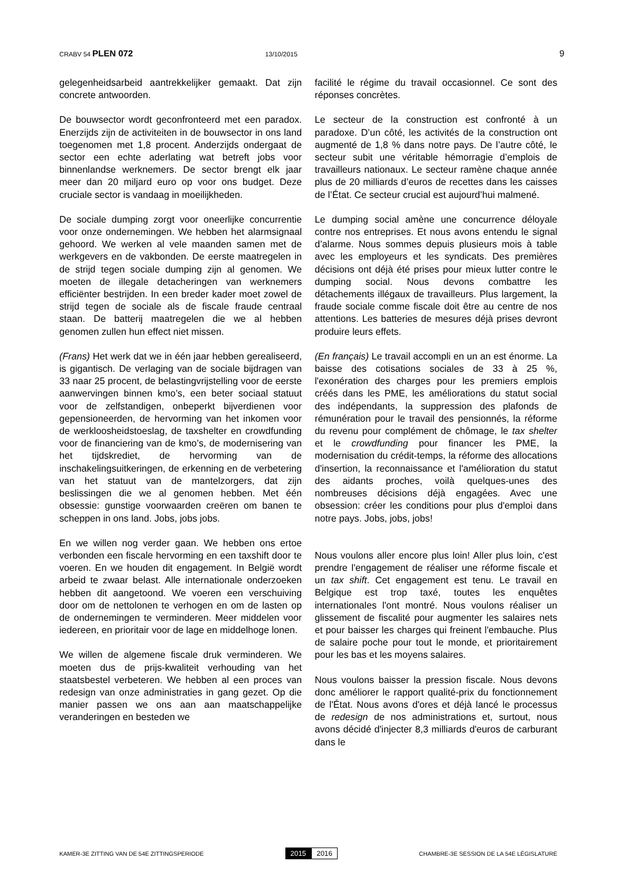CRABV 54 PLEN 072 13/10/2015 9
gelegenheidsarbeid aantrekkelijker gemaakt. Dat zijn concrete antwoorden.
De bouwsector wordt geconfronteerd met een paradox. Enerzijds zijn de activiteiten in de bouwsector in ons land toegenomen met 1,8 procent. Anderzijds ondergaat de sector een echte aderlating wat betreft jobs voor binnenlandse werknemers. De sector brengt elk jaar meer dan 20 miljard euro op voor ons budget. Deze cruciale sector is vandaag in moeilijkheden.
De sociale dumping zorgt voor oneerlijke concurrentie voor onze ondernemingen. We hebben het alarmsignaal gehoord. We werken al vele maanden samen met de werkgevers en de vakbonden. De eerste maatregelen in de strijd tegen sociale dumping zijn al genomen. We moeten de illegale detacheringen van werknemers efficiënter bestrijden. In een breder kader moet zowel de strijd tegen de sociale als de fiscale fraude centraal staan. De batterij maatregelen die we al hebben genomen zullen hun effect niet missen.
(Frans) Het werk dat we in één jaar hebben gerealiseerd, is gigantisch. De verlaging van de sociale bijdragen van 33 naar 25 procent, de belastingvrijstelling voor de eerste aanwervingen binnen kmo’s, een beter sociaal statuut voor de zelfstandigen, onbeperkt bijverdienen voor gepensioneerden, de hervorming van het inkomen voor de werkloosheidstoeslag, de taxshelter en crowdfunding voor de financiering van de kmo’s, de modernisering van het tijdskrediet, de hervorming van de inschakelingsuitkeringen, de erkenning en de verbetering van het statuut van de mantelzorgers, dat zijn beslissingen die we al genomen hebben. Met één obsessie: gunstige voorwaarden creëren om banen te scheppen in ons land. Jobs, jobs jobs.
En we willen nog verder gaan. We hebben ons ertoe verbonden een fiscale hervorming en een taxshift door te voeren. En we houden dit engagement. In België wordt arbeid te zwaar belast. Alle internationale onderzoeken hebben dit aangetoond. We voeren een verschuiving door om de nettolonen te verhogen en om de lasten op de ondernemingen te verminderen. Meer middelen voor iedereen, en prioritair voor de lage en middelhoge lonen.
We willen de algemene fiscale druk verminderen. We moeten dus de prijs-kwaliteit verhouding van het staatsbestel verbeteren. We hebben al een proces van redesign van onze administraties in gang gezet. Op die manier passen we ons aan aan maatschappelijke veranderingen en besteden we
facilité le régime du travail occasionnel. Ce sont des réponses concrètes.
Le secteur de la construction est confronté à un paradoxe. D’un côté, les activités de la construction ont augmenté de 1,8 % dans notre pays. De l’autre côté, le secteur subit une véritable hémorragie d’emplois de travailleurs nationaux. Le secteur ramène chaque année plus de 20 milliards d’euros de recettes dans les caisses de l’État. Ce secteur crucial est aujourd’hui malmené.
Le dumping social amène une concurrence déloyale contre nos entreprises. Et nous avons entendu le signal d’alarme. Nous sommes depuis plusieurs mois à table avec les employeurs et les syndicats. Des premières décisions ont déjà été prises pour mieux lutter contre le dumping social. Nous devons combattre les détachements illégaux de travailleurs. Plus largement, la fraude sociale comme fiscale doit être au centre de nos attentions. Les batteries de mesures déjà prises devront produire leurs effets.
(En français) Le travail accompli en un an est énorme. La baisse des cotisations sociales de 33 à 25 %, l'exonération des charges pour les premiers emplois créés dans les PME, les améliorations du statut social des indépendants, la suppression des plafonds de rémunération pour le travail des pensionnés, la réforme du revenu pour complément de chômage, le tax shelter et le crowdfunding pour financer les PME, la modernisation du crédit-temps, la réforme des allocations d'insertion, la reconnaissance et l'amélioration du statut des aidants proches, voilà quelques-unes des nombreuses décisions déjà engagées. Avec une obsession: créer les conditions pour plus d'emploi dans notre pays. Jobs, jobs, jobs!
Nous voulons aller encore plus loin! Aller plus loin, c'est prendre l'engagement de réaliser une réforme fiscale et un tax shift. Cet engagement est tenu. Le travail en Belgique est trop taxé, toutes les enquêtes internationales l'ont montré. Nous voulons réaliser un glissement de fiscalité pour augmenter les salaires nets et pour baisser les charges qui freinent l'embauche. Plus de salaire poche pour tout le monde, et prioritairement pour les bas et les moyens salaires.
Nous voulons baisser la pression fiscale. Nous devons donc améliorer le rapport qualité-prix du fonctionnement de l'État. Nous avons d'ores et déjà lancé le processus de redesign de nos administrations et, surtout, nous avons décidé d'injecter 8,3 milliards d'euros de carburant dans le
KAMER-3E ZITTING VAN DE 54E ZITTINGSPERIODE 2015 2016 CHAMBRE-3E SESSION DE LA 54E LÉGISLATURE